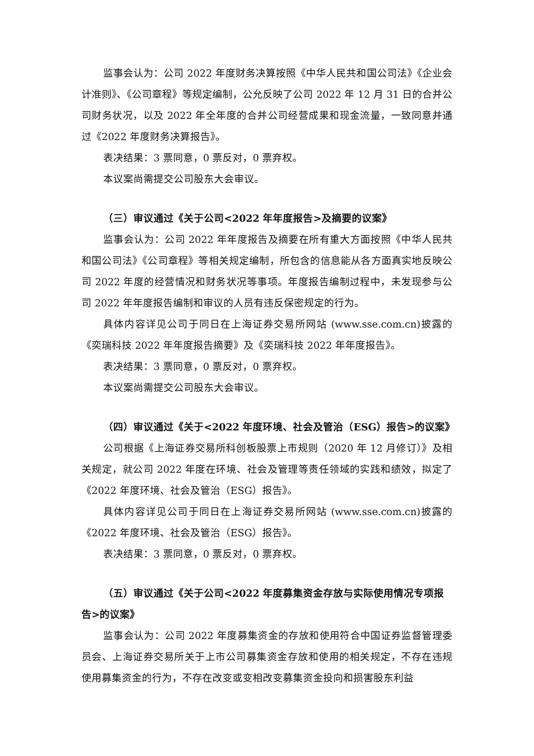监事会认为：公司 2022 年度财务决算按照《中华人民共和国公司法》《企业会计准则》、《公司章程》等规定编制，公允反映了公司 2022 年 12 月 31 日的合并公司财务状况，以及 2022 年全年度的合并公司经营成果和现金流量，一致同意并通过《2022 年度财务决算报告》。
表决结果：3 票同意，0 票反对，0 票弃权。
本议案尚需提交公司股东大会审议。
（三）审议通过《关于公司<2022 年年度报告>及摘要的议案》
监事会认为：公司 2022 年年度报告及摘要在所有重大方面按照《中华人民共和国公司法》《公司章程》等相关规定编制，所包含的信息能从各方面真实地反映公司 2022 年度的经营情况和财务状况等事项。年度报告编制过程中，未发现参与公司 2022 年年度报告编制和审议的人员有违反保密规定的行为。
具体内容详见公司于同日在上海证券交易所网站 (www.sse.com.cn)披露的《奕瑞科技 2022 年年度报告摘要》及《奕瑞科技 2022 年年度报告》。
表决结果：3 票同意，0 票反对，0 票弃权。
本议案尚需提交公司股东大会审议。
（四）审议通过《关于<2022 年度环境、社会及管治（ESG）报告>的议案》
公司根据《上海证券交易所科创板股票上市规则（2020 年 12 月修订）》及相关规定，就公司 2022 年度在环境、社会及管理等责任领域的实践和绩效，拟定了《2022 年度环境、社会及管治（ESG）报告》。
具体内容详见公司于同日在上海证券交易所网站 (www.sse.com.cn)披露的《2022 年度环境、社会及管治（ESG）报告》。
表决结果：3 票同意，0 票反对，0 票弃权。
（五）审议通过《关于公司<2022 年度募集资金存放与实际使用情况专项报告>的议案》
监事会认为：公司 2022 年度募集资金的存放和使用符合中国证券监督管理委员会、上海证券交易所关于上市公司募集资金存放和使用的相关规定，不存在违规使用募集资金的行为，不存在改变或变相改变募集资金投向和损害股东利益